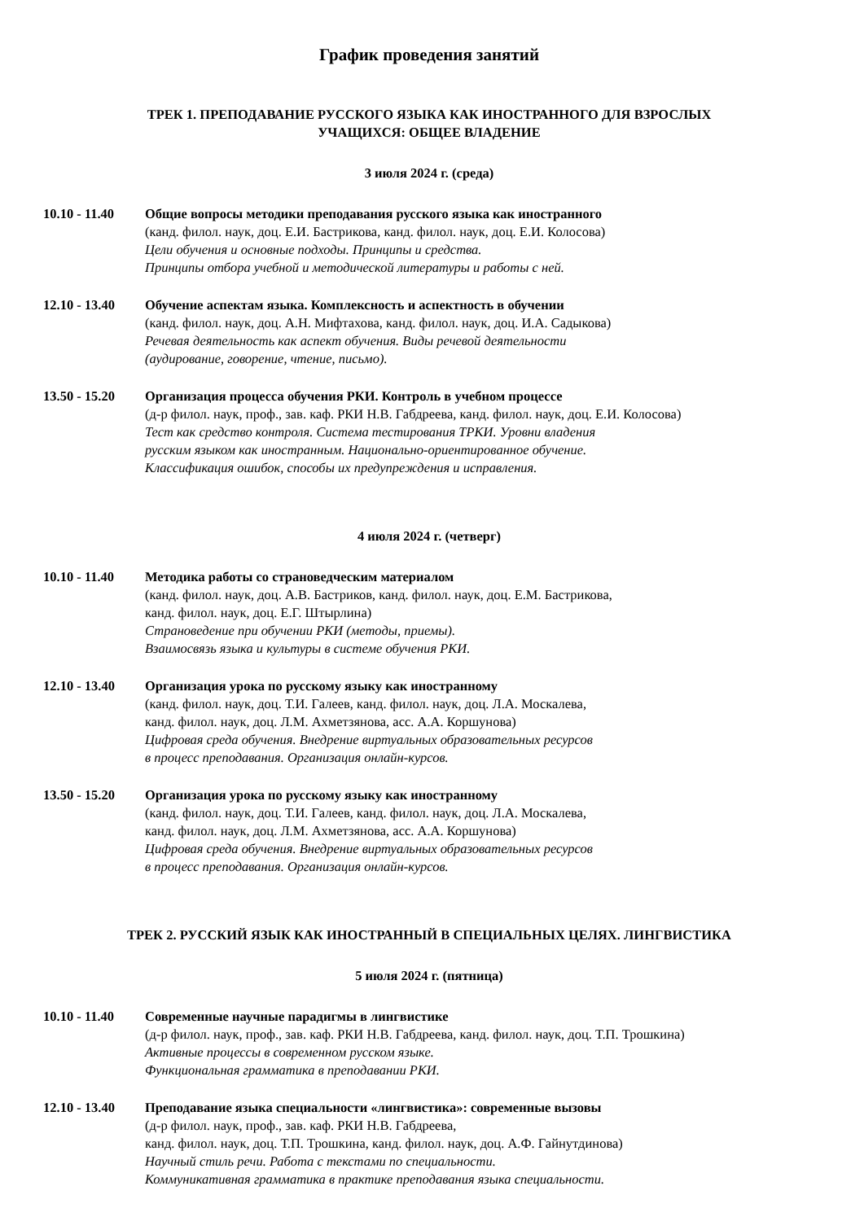График проведения занятий
ТРЕК 1. ПРЕПОДАВАНИЕ РУССКОГО ЯЗЫКА КАК ИНОСТРАННОГО ДЛЯ ВЗРОСЛЫХ
УЧАЩИХСЯ: ОБЩЕЕ ВЛАДЕНИЕ
3 июля 2024 г. (среда)
10.10 - 11.40
Общие вопросы методики преподавания русского языка как иностранного
(канд. филол. наук, доц. Е.И. Бастрикова, канд. филол. наук, доц. Е.И. Колосова)
Цели обучения и основные подходы. Принципы и средства.
Принципы отбора учебной и методической литературы и работы с ней.
12.10 - 13.40
Обучение аспектам языка. Комплексность и аспектность в обучении
(канд. филол. наук, доц. А.Н. Мифтахова, канд. филол. наук, доц. И.А. Садыкова)
Речевая деятельность как аспект обучения. Виды речевой деятельности
(аудирование, говорение, чтение, письмо).
13.50 - 15.20
Организация процесса обучения РКИ. Контроль в учебном процессе
(д-р филол. наук, проф., зав. каф. РКИ Н.В. Габдреева, канд. филол. наук, доц. Е.И. Колосова)
Тест как средство контроля. Система тестирования ТРКИ. Уровни владения
русским языком как иностранным. Национально-ориентированное обучение.
Классификация ошибок, способы их предупреждения и исправления.
4 июля 2024 г. (четверг)
10.10 - 11.40
Методика работы со страноведческим материалом
(канд. филол. наук, доц. А.В. Бастриков, канд. филол. наук, доц. Е.М. Бастрикова,
канд. филол. наук, доц. Е.Г. Штырлина)
Страноведение при обучении РКИ (методы, приемы).
Взаимосвязь языка и культуры в системе обучения РКИ.
12.10 - 13.40
Организация урока по русскому языку как иностранному
(канд. филол. наук, доц. Т.И. Галеев, канд. филол. наук, доц. Л.А. Москалева,
канд. филол. наук, доц. Л.М. Ахметзянова, асс. А.А. Коршунова)
Цифровая среда обучения. Внедрение виртуальных образовательных ресурсов
в процесс преподавания. Организация онлайн-курсов.
13.50 - 15.20
Организация урока по русскому языку как иностранному
(канд. филол. наук, доц. Т.И. Галеев, канд. филол. наук, доц. Л.А. Москалева,
канд. филол. наук, доц. Л.М. Ахметзянова, асс. А.А. Коршунова)
Цифровая среда обучения. Внедрение виртуальных образовательных ресурсов
в процесс преподавания. Организация онлайн-курсов.
ТРЕК 2. РУССКИЙ ЯЗЫК КАК ИНОСТРАННЫЙ В СПЕЦИАЛЬНЫХ ЦЕЛЯХ. ЛИНГВИСТИКА
5 июля 2024 г. (пятница)
10.10 - 11.40
Современные научные парадигмы в лингвистике
(д-р филол. наук, проф., зав. каф. РКИ Н.В. Габдреева, канд. филол. наук, доц. Т.П. Трошкина)
Активные процессы в современном русском языке.
Функциональная грамматика в преподавании РКИ.
12.10 - 13.40
Преподавание языка специальности «лингвистика»: современные вызовы
(д-р филол. наук, проф., зав. каф. РКИ Н.В. Габдреева,
канд. филол. наук, доц. Т.П. Трошкина, канд. филол. наук, доц. А.Ф. Гайнутдинова)
Научный стиль речи. Работа с текстами по специальности.
Коммуникативная грамматика в практике преподавания языка специальности.